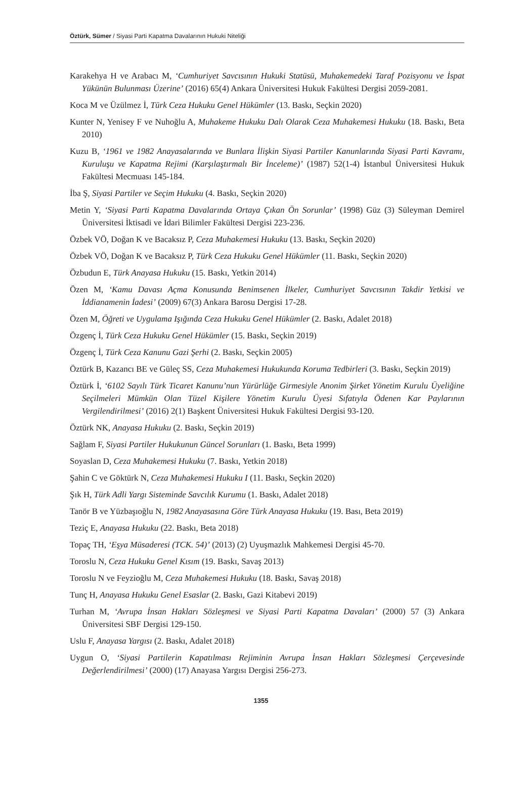Öztürk, Sümer / Siyasi Parti Kapatma Davalarının Hukuki Niteliği
Karakehya H ve Arabacı M, ‘Cumhuriyet Savcısının Hukuki Statüsü, Muhakemedeki Taraf Pozisyonu ve İspat Yükünün Bulunması Üzerine’ (2016) 65(4) Ankara Üniversitesi Hukuk Fakültesi Dergisi 2059-2081.
Koca M ve Üzülmez İ, Türk Ceza Hukuku Genel Hükümler (13. Baskı, Seçkin 2020)
Kunter N, Yenisey F ve Nuhoğlu A, Muhakeme Hukuku Dalı Olarak Ceza Muhakemesi Hukuku (18. Baskı, Beta 2010)
Kuzu B, ‘1961 ve 1982 Anayasalarında ve Bunlara İlişkin Siyasi Partiler Kanunlarında Siyasi Parti Kavramı, Kuruluşu ve Kapatma Rejimi (Karşılaştırmalı Bir İnceleme)’ (1987) 52(1-4) İstanbul Üniversitesi Hukuk Fakültesi Mecmuası 145-184.
İba Ş, Siyasi Partiler ve Seçim Hukuku (4. Baskı, Seçkin 2020)
Metin Y, ‘Siyasi Parti Kapatma Davalarında Ortaya Çıkan Ön Sorunlar’ (1998) Güz (3) Süleyman Demirel Üniversitesi İktisadi ve İdari Bilimler Fakültesi Dergisi 223-236.
Özbek VÖ, Doğan K ve Bacaksız P, Ceza Muhakemesi Hukuku (13. Baskı, Seçkin 2020)
Özbek VÖ, Doğan K ve Bacaksız P, Türk Ceza Hukuku Genel Hükümler (11. Baskı, Seçkin 2020)
Özbudun E, Türk Anayasa Hukuku (15. Baskı, Yetkin 2014)
Özen M, ‘Kamu Davası Açma Konusunda Benimsenen İlkeler, Cumhuriyet Savcısının Takdir Yetkisi ve İddianamenin İadesi’ (2009) 67(3) Ankara Barosu Dergisi 17-28.
Özen M, Öğreti ve Uygulama Işığında Ceza Hukuku Genel Hükümler (2. Baskı, Adalet 2018)
Özgenç İ, Türk Ceza Hukuku Genel Hükümler (15. Baskı, Seçkin 2019)
Özgenç İ, Türk Ceza Kanunu Gazi Şerhi (2. Baskı, Seçkin 2005)
Öztürk B, Kazancı BE ve Güleç SS, Ceza Muhakemesi Hukukunda Koruma Tedbirleri (3. Baskı, Seçkin 2019)
Öztürk İ, ‘6102 Sayılı Türk Ticaret Kanunu’nun Yürürlüğe Girmesiyle Anonim Şirket Yönetim Kurulu Üyeliğine Seçilmeleri Mümkün Olan Tüzel Kişilere Yönetim Kurulu Üyesi Sıfatıyla Ödenen Kar Paylarının Vergilendirilmesi’ (2016) 2(1) Başkent Üniversitesi Hukuk Fakültesi Dergisi 93-120.
Öztürk NK, Anayasa Hukuku (2. Baskı, Seçkin 2019)
Sağlam F, Siyasi Partiler Hukukunun Güncel Sorunları (1. Baskı, Beta 1999)
Soyaslan D, Ceza Muhakemesi Hukuku (7. Baskı, Yetkin 2018)
Şahin C ve Göktürk N, Ceza Muhakemesi Hukuku I (11. Baskı, Seçkin 2020)
Şık H, Türk Adli Yargı Sisteminde Savcılık Kurumu (1. Baskı, Adalet 2018)
Tanör B ve Yüzbaşıoğlu N, 1982 Anayasasına Göre Türk Anayasa Hukuku (19. Bası, Beta 2019)
Teziç E, Anayasa Hukuku (22. Baskı, Beta 2018)
Topaç TH, ‘Eşya Müsaderesi (TCK. 54)’ (2013) (2) Uyuşmazlık Mahkemesi Dergisi 45-70.
Toroslu N, Ceza Hukuku Genel Kısım (19. Baskı, Savaş 2013)
Toroslu N ve Feyzioğlu M, Ceza Muhakemesi Hukuku (18. Baskı, Savaş 2018)
Tunç H, Anayasa Hukuku Genel Esaslar (2. Baskı, Gazi Kitabevi 2019)
Turhan M, ‘Avrupa İnsan Hakları Sözleşmesi ve Siyasi Parti Kapatma Davaları’ (2000) 57 (3) Ankara Üniversitesi SBF Dergisi 129-150.
Uslu F, Anayasa Yargısı (2. Baskı, Adalet 2018)
Uygun O, ‘Siyasi Partilerin Kapatılması Rejiminin Avrupa İnsan Hakları Sözleşmesi Çerçevesinde Değerlendirilmesi’ (2000) (17) Anayasa Yargısı Dergisi 256-273.
1355